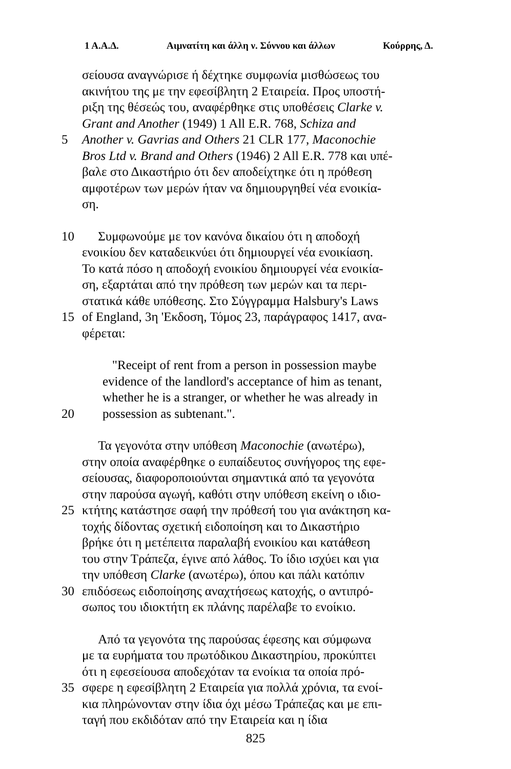1 Α.Α.Δ. Αιμνατίτη και άλλη ν. Σύννου και άλλων Κούρρης, Δ.
σείουσα αναγνώρισε ή δέχτηκε συμφωνία μισθώσεως του
ακινήτου της με την εφεσίβλητη 2 Εταιρεία. Προς υποστή-
ριξη της θέσεώς του, αναφέρθηκε στις υποθέσεις Clarke v.
Grant and Another (1949) 1 All E.R. 768, Schiza and
5 Another v. Gavrias and Others 21 CLR 177, Maconochie
Bros Ltd v. Brand and Others (1946) 2 All E.R. 778 και υπέ-
βαλε στο Δικαστήριο ότι δεν αποδείχτηκε ότι η πρόθεση
αμφοτέρων των μερών ήταν να δημιουργηθεί νέα ενοικία-
ση.
10 Συμφωνούμε με τον κανόνα δικαίου ότι η αποδοχή
ενοικίου δεν καταδεικνύει ότι δημιουργεί νέα ενοικίαση.
Το κατά πόσο η αποδοχή ενοικίου δημιουργεί νέα ενοικία-
ση, εξαρτάται από την πρόθεση των μερών και τα περι-
στατικά κάθε υπόθεσης. Στο Σύγγραμμα Halsbury's Laws
15 of England, 3η 'Εκδοση, Τόμος 23, παράγραφος 1417, ανα-
φέρεται:
"Receipt of rent from a person in possession maybe
evidence of the landlord's acceptance of him as tenant,
whether he is a stranger, or whether he was already in
20 possession as subtenant.".
Τα γεγονότα στην υπόθεση Maconochie (ανωτέρω),
στην οποία αναφέρθηκε ο ευπαίδευτος συνήγορος της εφε-
σείουσας, διαφοροποιούνται σημαντικά από τα γεγονότα
στην παρούσα αγωγή, καθότι στην υπόθεση εκείνη ο ιδιο-
25 κτήτης κατάστησε σαφή την πρόθεσή του για ανάκτηση κα-
τοχής δίδοντας σχετική ειδοποίηση και το Δικαστήριο
βρήκε ότι η μετέπειτα παραλαβή ενοικίου και κατάθεση
του στην Τράπεζα, έγινε από λάθος. Το ίδιο ισχύει και για
την υπόθεση Clarke (ανωτέρω), όπου και πάλι κατόπιν
30 επιδόσεως ειδοποίησης αναχτήσεως κατοχής, ο αντιπρό-
σωπος του ιδιοκτήτη εκ πλάνης παρέλαβε το ενοίκιο.
Από τα γεγονότα της παρούσας έφεσης και σύμφωνα
με τα ευρήματα του πρωτόδικου Δικαστηρίου, προκύπτει
ότι η εφεσείουσα αποδεχόταν τα ενοίκια τα οποία πρό-
35 σφερε η εφεσίβλητη 2 Εταιρεία για πολλά χρόνια, τα ενοί-
κια πληρώνονταν στην ίδια όχι μέσω Τράπεζας και με επι-
ταγή που εκδιδόταν από την Εταιρεία και η ίδια
825